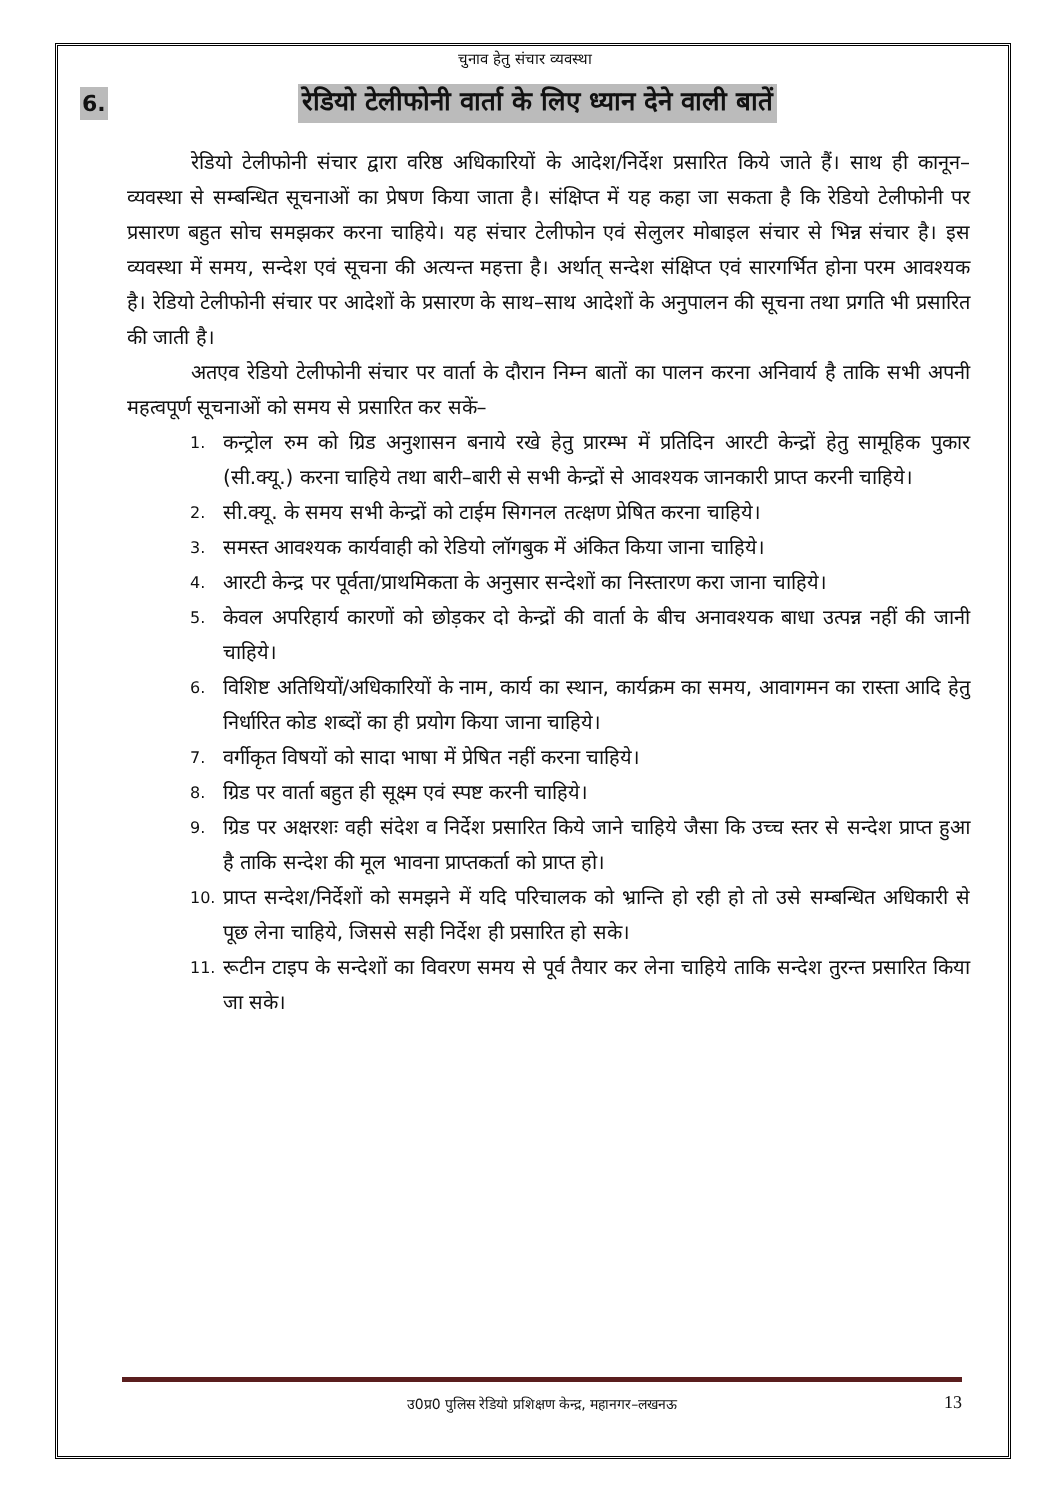चुनाव हेतु संचार व्यवस्था
6. रेडियो टेलीफोनी वार्ता के लिए ध्यान देने वाली बातें
रेडियो टेलीफोनी संचार द्वारा वरिष्ठ अधिकारियों के आदेश/निर्देश प्रसारित किये जाते हैं। साथ ही कानून–व्यवस्था से सम्बन्धित सूचनाओं का प्रेषण किया जाता है। संक्षिप्त में यह कहा जा सकता है कि रेडियो टेलीफोनी पर प्रसारण बहुत सोच समझकर करना चाहिये। यह संचार टेलीफोन एवं सेलुलर मोबाइल संचार से भिन्न संचार है। इस व्यवस्था में समय, सन्देश एवं सूचना की अत्यन्त महत्ता है। अर्थात् सन्देश संक्षिप्त एवं सारगर्भित होना परम आवश्यक है। रेडियो टेलीफोनी संचार पर आदेशों के प्रसारण के साथ–साथ आदेशों के अनुपालन की सूचना तथा प्रगति भी प्रसारित की जाती है।
अतएव रेडियो टेलीफोनी संचार पर वार्ता के दौरान निम्न बातों का पालन करना अनिवार्य है ताकि सभी अपनी महत्वपूर्ण सूचनाओं को समय से प्रसारित कर सकें–
1. कन्ट्रोल रुम को ग्रिड अनुशासन बनाये रखे हेतु प्रारम्भ में प्रतिदिन आरटी केन्द्रों हेतु सामूहिक पुकार (सी.क्यू.) करना चाहिये तथा बारी–बारी से सभी केन्द्रों से आवश्यक जानकारी प्राप्त करनी चाहिये।
2. सी.क्यू. के समय सभी केन्द्रों को टाईम सिगनल तत्क्षण प्रेषित करना चाहिये।
3. समस्त आवश्यक कार्यवाही को रेडियो लॉगबुक में अंकित किया जाना चाहिये।
4. आरटी केन्द्र पर पूर्वता/प्राथमिकता के अनुसार सन्देशों का निस्तारण करा जाना चाहिये।
5. केवल अपरिहार्य कारणों को छोड़कर दो केन्द्रों की वार्ता के बीच अनावश्यक बाधा उत्पन्न नहीं की जानी चाहिये।
6. विशिष्ट अतिथियों/अधिकारियों के नाम, कार्य का स्थान, कार्यक्रम का समय, आवागमन का रास्ता आदि हेतु निर्धारित कोड शब्दों का ही प्रयोग किया जाना चाहिये।
7. वर्गीकृत विषयों को सादा भाषा में प्रेषित नहीं करना चाहिये।
8. ग्रिड पर वार्ता बहुत ही सूक्ष्म एवं स्पष्ट करनी चाहिये।
9. ग्रिड पर अक्षरशः वही संदेश व निर्देश प्रसारित किये जाने चाहिये जैसा कि उच्च स्तर से सन्देश प्राप्त हुआ है ताकि सन्देश की मूल भावना प्राप्तकर्ता को प्राप्त हो।
10. प्राप्त सन्देश/निर्देशों को समझने में यदि परिचालक को भ्रान्ति हो रही हो तो उसे सम्बन्धित अधिकारी से पूछ लेना चाहिये, जिससे सही निर्देश ही प्रसारित हो सके।
11. रूटीन टाइप के सन्देशों का विवरण समय से पूर्व तैयार कर लेना चाहिये ताकि सन्देश तुरन्त प्रसारित किया जा सके।
उ0प्र0 पुलिस रेडियो प्रशिक्षण केन्द्र, महानगर–लखनऊ 13